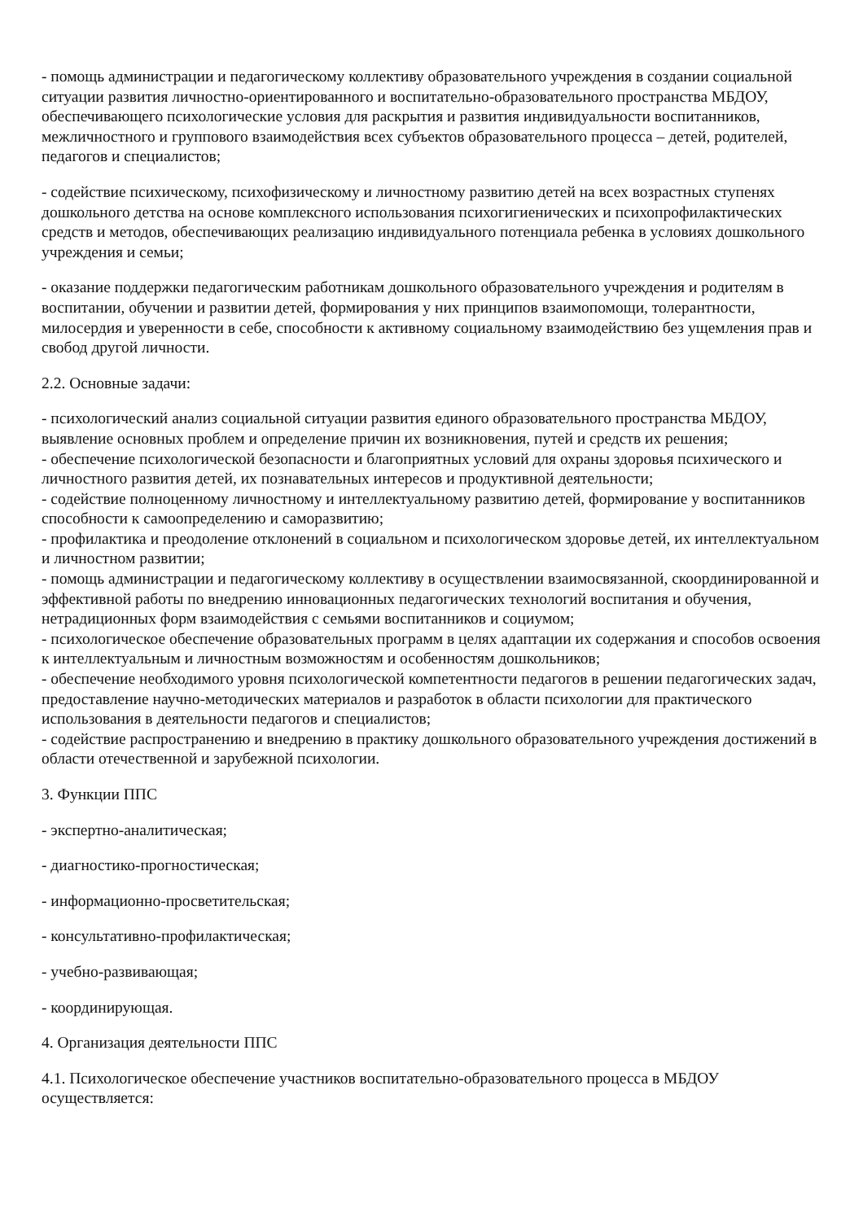- помощь администрации и педагогическому коллективу образовательного учреждения в создании социальной ситуации развития личностно-ориентированного и воспитательно-образовательного пространства МБДОУ, обеспечивающего психологические условия для раскрытия и развития индивидуальности воспитанников, межличностного и группового взаимодействия всех субъектов образовательного процесса – детей, родителей, педагогов и специалистов;
- содействие психическому, психофизическому и личностному развитию детей на всех возрастных ступенях дошкольного детства на основе комплексного использования психогигиенических и психопрофилактических средств и методов, обеспечивающих реализацию индивидуального потенциала ребенка в условиях дошкольного учреждения и семьи;
- оказание поддержки педагогическим работникам дошкольного образовательного учреждения и родителям в воспитании, обучении и развитии детей, формирования у них принципов взаимопомощи, толерантности, милосердия и уверенности в себе, способности к активному социальному взаимодействию без ущемления прав и свобод другой личности.
2.2. Основные задачи:
- психологический анализ социальной ситуации развития единого образовательного пространства МБДОУ, выявление основных проблем и определение причин их возникновения, путей и средств их решения;
- обеспечение психологической безопасности и благоприятных условий для охраны здоровья психического и личностного развития детей, их познавательных интересов и продуктивной деятельности;
- содействие полноценному личностному и интеллектуальному развитию детей, формирование у воспитанников способности к самоопределению и саморазвитию;
- профилактика и преодоление отклонений в социальном и психологическом здоровье детей, их интеллектуальном и личностном развитии;
- помощь администрации и педагогическому коллективу в осуществлении взаимосвязанной, скоординированной и эффективной работы по внедрению инновационных педагогических технологий воспитания и обучения, нетрадиционных форм взаимодействия с семьями воспитанников и социумом;
- психологическое обеспечение образовательных программ в целях адаптации их содержания и способов освоения к интеллектуальным и личностным возможностям и особенностям дошкольников;
- обеспечение необходимого уровня психологической компетентности педагогов в решении педагогических задач, предоставление научно-методических материалов и разработок в области психологии для практического использования в деятельности педагогов и специалистов;
- содействие распространению и внедрению в практику дошкольного образовательного учреждения достижений в области отечественной и зарубежной психологии.
3. Функции ППС
- экспертно-аналитическая;
- диагностико-прогностическая;
- информационно-просветительская;
- консультативно-профилактическая;
- учебно-развивающая;
- координирующая.
4. Организация деятельности ППС
4.1. Психологическое обеспечение участников воспитательно-образовательного процесса в МБДОУ осуществляется: